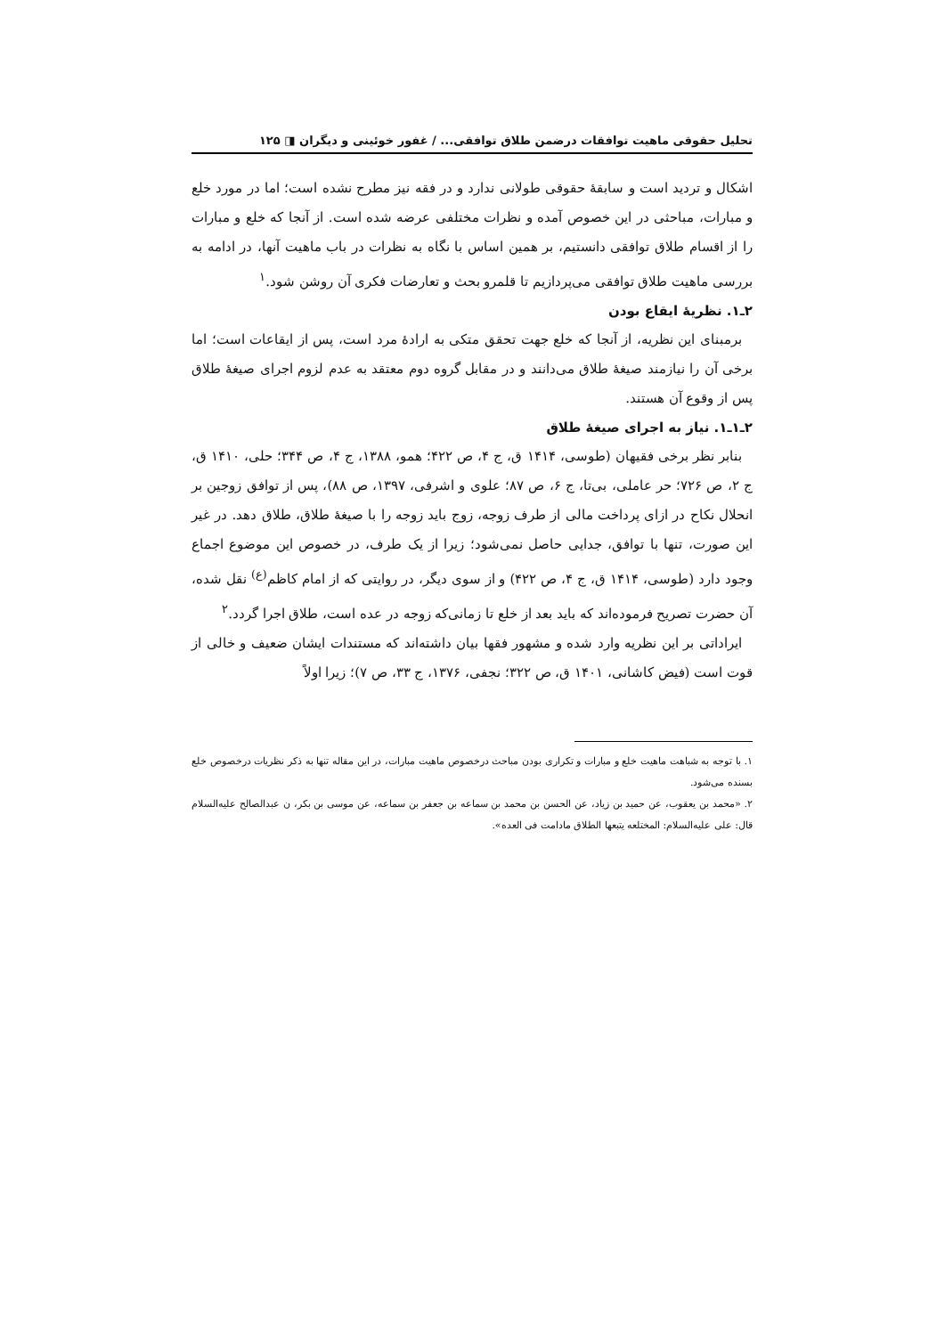تحلیل حقوقی ماهیت توافقات درضمن طلاق توافقی... / غفور خوئینی و دیگران ◨ ۱۲۵
اشکال و تردید است و سابقهٔ حقوقی طولانی ندارد و در فقه نیز مطرح نشده است؛ اما در مورد خلع و مبارات، مباحثی در این خصوص آمده و نظرات مختلفی عرضه شده است. از آنجا که خلع و مبارات را از اقسام طلاق توافقی دانستیم، بر همین اساس با نگاه به نظرات در باب ماهیت آنها، در ادامه به بررسی ماهیت طلاق توافقی می‌پردازیم تا قلمرو بحث و تعارضات فکری آن روشن شود.<sup>۱</sup>
۲ـ۱. نظریهٔ ایقاع بودن
برمبنای این نظریه، از آنجا که خلع جهت تحقق متکی به ارادهٔ مرد است، پس از ایقاعات است؛ اما برخی آن را نیازمند صیغهٔ طلاق می‌دانند و در مقابل گروه دوم معتقد به عدم لزوم اجرای صیغهٔ طلاق پس از وقوع آن هستند.
۲ـ۱ـ۱. نیاز به اجرای صیغهٔ طلاق
بنابر نظر برخی فقیهان (طوسی، ۱۴۱۴ ق، ج ۴، ص ۴۲۲؛ همو، ۱۳۸۸، ج ۴، ص ۳۴۴؛ حلی، ۱۴۱۰ ق، ج ۲، ص ۷۲۶؛ حر عاملی، بی‌تا، ج ۶، ص ۸۷؛ علوی و اشرفی، ۱۳۹۷، ص ۸۸)، پس از توافق زوجین بر انحلال نکاح در ازای پرداخت مالی از طرف زوجه، زوج باید زوجه را با صیغهٔ طلاق، طلاق دهد. در غیر این صورت، تنها با توافق، جدایی حاصل نمی‌شود؛ زیرا از یک طرف، در خصوص این موضوع اجماع وجود دارد (طوسی، ۱۴۱۴ ق، ج ۴، ص ۴۲۲) و از سوی دیگر، در روایتی که از امام کاظم<sup>(ع)</sup> نقل شده، آن حضرت تصریح فرموده‌اند که باید بعد از خلع تا زمانی‌که زوجه در عده است، طلاق اجرا گردد.<sup>۲</sup>
ایراداتی بر این نظریه وارد شده و مشهور فقها بیان داشته‌اند که مستندات ایشان ضعیف و خالی از قوت است (فیض کاشانی، ۱۴۰۱ ق، ص ۳۲۲؛ نجفی، ۱۳۷۶، ج ۳۳، ص ۷)؛ زیرا اولاً
۱. با توجه به شباهت ماهیت خلع و مبارات و تکراری بودن مباحث درخصوص ماهیت مبارات، در این مقاله تنها به ذکر نظریات درخصوص خلع بسنده می‌شود.
۲. «محمد بن یعقوب، عن حمید بن زیاد، عن الحسن بن محمد بن سماعه بن جعفر بن سماعه، عن موسی بن بکر، ن عبدالصالح علیه‌السلام قال: علی علیه‌السلام: المختلعه یتبعها الطلاق مادامت فی العده».